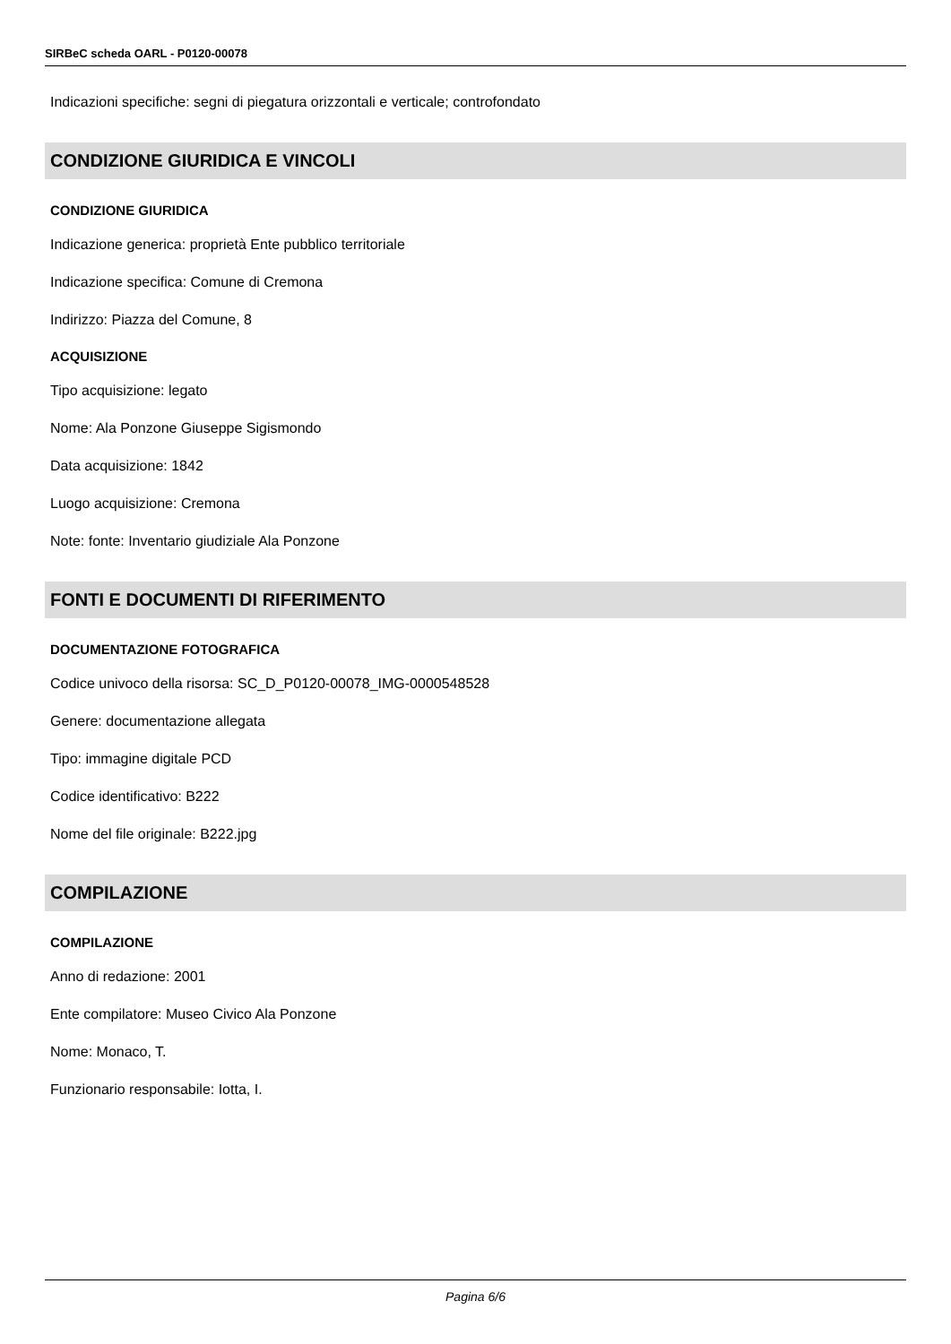SIRBeC scheda OARL - P0120-00078
Indicazioni specifiche: segni di piegatura orizzontali e verticale; controfondato
CONDIZIONE GIURIDICA E VINCOLI
CONDIZIONE GIURIDICA
Indicazione generica: proprietà Ente pubblico territoriale
Indicazione specifica: Comune di Cremona
Indirizzo: Piazza del Comune, 8
ACQUISIZIONE
Tipo acquisizione: legato
Nome: Ala Ponzone Giuseppe Sigismondo
Data acquisizione: 1842
Luogo acquisizione: Cremona
Note: fonte: Inventario giudiziale Ala Ponzone
FONTI E DOCUMENTI DI RIFERIMENTO
DOCUMENTAZIONE FOTOGRAFICA
Codice univoco della risorsa: SC_D_P0120-00078_IMG-0000548528
Genere: documentazione allegata
Tipo: immagine digitale PCD
Codice identificativo: B222
Nome del file originale: B222.jpg
COMPILAZIONE
COMPILAZIONE
Anno di redazione: 2001
Ente compilatore: Museo Civico Ala Ponzone
Nome: Monaco, T.
Funzionario responsabile: Iotta, I.
Pagina 6/6